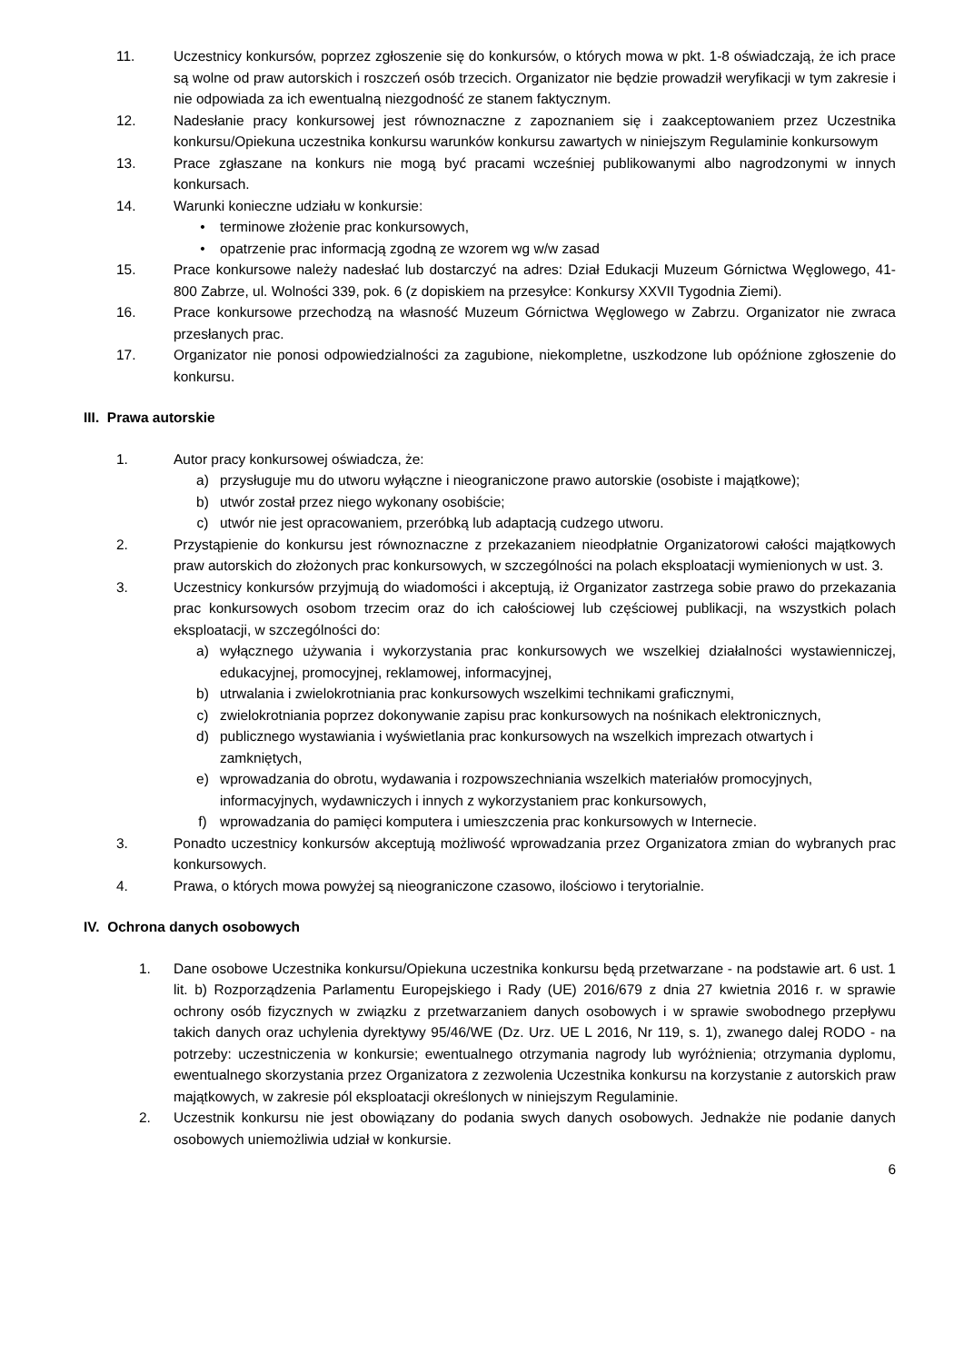11. Uczestnicy konkursów, poprzez zgłoszenie się do konkursów, o których mowa w pkt. 1-8 oświadczają, że ich prace są wolne od praw autorskich i roszczeń osób trzecich. Organizator nie będzie prowadził weryfikacji w tym zakresie i nie odpowiada za ich ewentualną niezgodność ze stanem faktycznym.
12. Nadesłanie pracy konkursowej jest równoznaczne z zapoznaniem się i zaakceptowaniem przez Uczestnika konkursu/Opiekuna uczestnika konkursu warunków konkursu zawartych w niniejszym Regulaminie konkursowym
13. Prace zgłaszane na konkurs nie mogą być pracami wcześniej publikowanymi albo nagrodzonymi w innych konkursach.
14. Warunki konieczne udziału w konkursie:
• terminowe złożenie prac konkursowych,
• opatrzenie prac informacją zgodną ze wzorem wg w/w zasad
15. Prace konkursowe należy nadesłać lub dostarczyć na adres: Dział Edukacji Muzeum Górnictwa Węglowego, 41-800 Zabrze, ul. Wolności 339, pok. 6 (z dopiskiem na przesyłce: Konkursy XXVII Tygodnia Ziemi).
16. Prace konkursowe przechodzą na własność Muzeum Górnictwa Węglowego w Zabrzu. Organizator nie zwraca przesłanych prac.
17. Organizator nie ponosi odpowiedzialności za zagubione, niekompletne, uszkodzone lub opóźnione zgłoszenie do konkursu.
III. Prawa autorskie
1. Autor pracy konkursowej oświadcza, że:
a) przysługuje mu do utworu wyłączne i nieograniczone prawo autorskie (osobiste i majątkowe);
b) utwór został przez niego wykonany osobiście;
c) utwór nie jest opracowaniem, przeróbką lub adaptacją cudzego utworu.
2. Przystąpienie do konkursu jest równoznaczne z przekazaniem nieodpłatnie Organizatorowi całości majątkowych praw autorskich do złożonych prac konkursowych, w szczególności na polach eksploatacji wymienionych w ust. 3.
3. Uczestnicy konkursów przyjmują do wiadomości i akceptują, iż Organizator zastrzega sobie prawo do przekazania prac konkursowych osobom trzecim oraz do ich całościowej lub częściowej publikacji, na wszystkich polach eksploatacji, w szczególności do:
a) wyłącznego używania i wykorzystania prac konkursowych we wszelkiej działalności wystawienniczej, edukacyjnej, promocyjnej, reklamowej, informacyjnej,
b) utrwalania i zwielokrotniania prac konkursowych wszelkimi technikami graficznymi,
c) zwielokrotniania poprzez dokonywanie zapisu prac konkursowych na nośnikach elektronicznych,
d) publicznego wystawiania i wyświetlania prac konkursowych na wszelkich imprezach otwartych i zamkniętych,
e) wprowadzania do obrotu, wydawania i rozpowszechniania wszelkich materiałów promocyjnych, informacyjnych, wydawniczych i innych z wykorzystaniem prac konkursowych,
f) wprowadzania do pamięci komputera i umieszczenia prac konkursowych w Internecie.
3. Ponadto uczestnicy konkursów akceptują możliwość wprowadzania przez Organizatora zmian do wybranych prac konkursowych.
4. Prawa, o których mowa powyżej są nieograniczone czasowo, ilościowo i terytorialnie.
IV. Ochrona danych osobowych
1. Dane osobowe Uczestnika konkursu/Opiekuna uczestnika konkursu będą przetwarzane - na podstawie art. 6 ust. 1 lit. b) Rozporządzenia Parlamentu Europejskiego i Rady (UE) 2016/679 z dnia 27 kwietnia 2016 r. w sprawie ochrony osób fizycznych w związku z przetwarzaniem danych osobowych i w sprawie swobodnego przepływu takich danych oraz uchylenia dyrektywy 95/46/WE (Dz. Urz. UE L 2016, Nr 119, s. 1), zwanego dalej RODO - na potrzeby: uczestniczenia w konkursie; ewentualnego otrzymania nagrody lub wyróżnienia; otrzymania dyplomu, ewentualnego skorzystania przez Organizatora z zezwolenia Uczestnika konkursu na korzystanie z autorskich praw majątkowych, w zakresie pól eksploatacji określonych w niniejszym Regulaminie.
2. Uczestnik konkursu nie jest obowiązany do podania swych danych osobowych. Jednakże nie podanie danych osobowych uniemożliwia udział w konkursie.
6